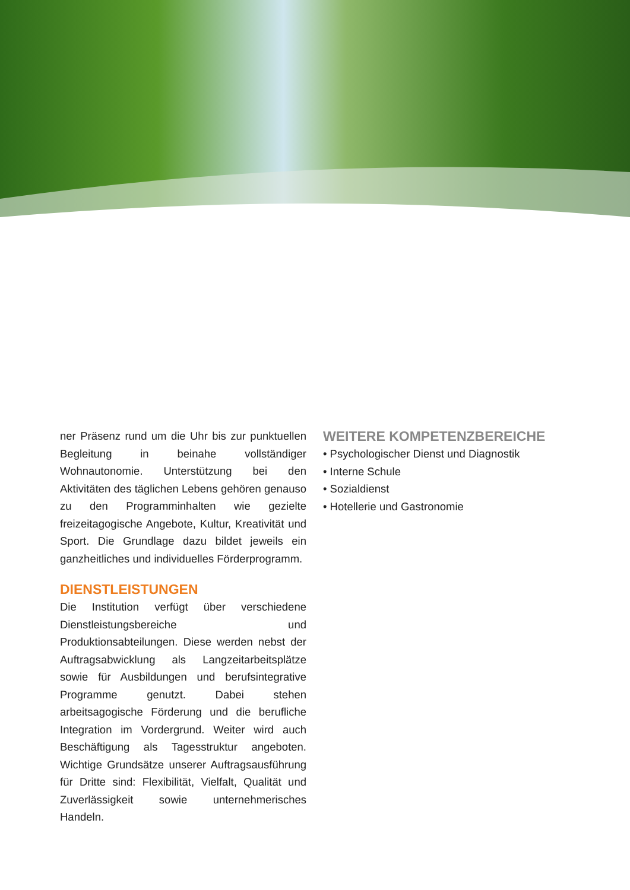ner Präsenz rund um die Uhr bis zur punktuellen Begleitung in beinahe vollständiger Wohnautonomie. Unterstützung bei den Aktivitäten des täglichen Lebens gehören genauso zu den Programminhalten wie gezielte freizeitagogische Angebote, Kultur, Kreativität und Sport. Die Grundlage dazu bildet jeweils ein ganzheitliches und individuelles Förderprogramm.
DIENSTLEISTUNGEN
Die Institution verfügt über verschiedene Dienstleistungsbereiche und Produktionsabteilungen. Diese werden nebst der Auftragsabwicklung als Langzeitarbeitsplätze sowie für Ausbildungen und berufsintegrative Programme genutzt. Dabei stehen arbeitsagogische Förderung und die berufliche Integration im Vordergrund. Weiter wird auch Beschäftigung als Tagesstruktur angeboten. Wichtige Grundsätze unserer Auftragsausführung für Dritte sind: Flexibilität, Vielfalt, Qualität und Zuverlässigkeit sowie unternehmerisches Handeln.
WEITERE KOMPETENZBEREICHE
• Psychologischer Dienst und Diagnostik
• Interne Schule
• Sozialdienst
• Hotellerie und Gastronomie